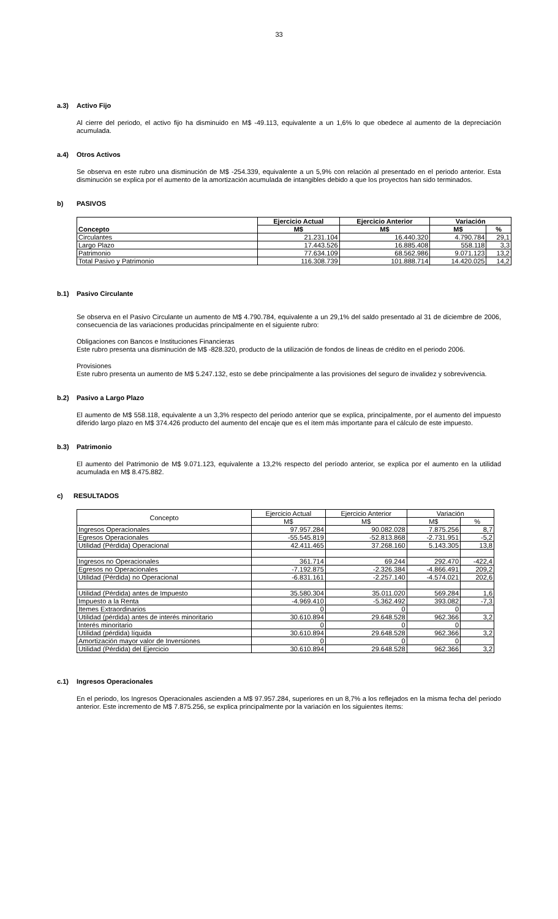33
a.3) Activo Fijo
Al cierre del periodo, el activo fijo ha disminuido en M$ -49.113, equivalente a un 1,6% lo que obedece al aumento de la depreciación acumulada.
a.4) Otros Activos
Se observa en este rubro una disminución de M$ -254.339, equivalente a un 5,9% con relación al presentado en el periodo anterior. Esta disminución se explica por el aumento de la amortización acumulada de intangibles debido a que los proyectos han sido terminados.
b) PASIVOS
| Concepto | Ejercicio Actual | Ejercicio Anterior | Variación | |
| --- | --- | --- | --- | --- |
| | M$ | M$ | M$ | % |
| Circulantes | 21.231.104 | 16.440.320 | 4.790.784 | 29,1 |
| Largo Plazo | 17.443.526 | 16.885.408 | 558.118 | 3,3 |
| Patrimonio | 77.634.109 | 68.562.986 | 9.071.123 | 13,2 |
| Total Pasivo y Patrimonio | 116.308.739 | 101.888.714 | 14.420.025 | 14,2 |
b.1) Pasivo Circulante
Se observa en el Pasivo Circulante un aumento de M$ 4.790.784, equivalente a un 29,1% del saldo presentado al 31 de diciembre de 2006, consecuencia de las variaciones producidas principalmente en el siguiente rubro:
Obligaciones con Bancos e Instituciones Financieras
Este rubro presenta una disminución de M$ -828.320, producto de la utilización de fondos de líneas de crédito en el periodo 2006.
Provisiones
Este rubro presenta un aumento de M$ 5.247.132, esto se debe principalmente a las provisiones del seguro de invalidez y sobrevivencia.
b.2) Pasivo a Largo Plazo
El aumento de M$ 558.118, equivalente a un 3,3% respecto del periodo anterior que se explica, principalmente, por el aumento del impuesto diferido largo plazo en M$ 374.426 producto del aumento del encaje que es el ítem más importante para el cálculo de este impuesto.
b.3) Patrimonio
El aumento del Patrimonio de M$ 9.071.123, equivalente a 13,2% respecto del período anterior, se explica por el aumento en la utilidad acumulada en M$ 8.475.882.
c) RESULTADOS
| Concepto | Ejercicio Actual | Ejercicio Anterior | Variación | |
| --- | --- | --- | --- | --- |
| | M$ | M$ | M$ | % |
| Ingresos Operacionales | 97.957.284 | 90.082.028 | 7.875.256 | 8,7 |
| Egresos Operacionales | -55.545.819 | -52.813.868 | -2.731.951 | -5,2 |
| Utilidad (Pérdida) Operacional | 42.411.465 | 37.268.160 | 5.143.305 | 13,8 |
| Ingresos no Operacionales | 361.714 | 69.244 | 292.470 | -422,4 |
| Egresos no Operacionales | -7.192.875 | -2.326.384 | -4.866.491 | 209,2 |
| Utilidad (Pérdida) no Operacional | -6.831.161 | -2.257.140 | -4.574.021 | 202,6 |
| Utilidad (Pérdida) antes de Impuesto | 35.580.304 | 35.011.020 | 569.284 | 1,6 |
| Impuesto a la Renta | -4.969.410 | -5.362.492 | 393.082 | -7,3 |
| Itemes Extraordinarios | 0 | 0 | 0 | |
| Utilidad (pérdida) antes de interés minoritario | 30.610.894 | 29.648.528 | 962.366 | 3,2 |
| Interés minoritario | 0 | 0 | 0 | |
| Utilidad (pérdida) líquida | 30.610.894 | 29.648.528 | 962.366 | 3,2 |
| Amortización mayor valor de Inversiones | 0 | 0 | 0 | |
| Utilidad (Pérdida) del Ejercicio | 30.610.894 | 29.648.528 | 962.366 | 3,2 |
c.1) Ingresos Operacionales
En el periodo, los Ingresos Operacionales ascienden a M$ 97.957.284, superiores en un 8,7% a los reflejados en la misma fecha del periodo anterior. Este incremento de M$ 7.875.256, se explica principalmente por la variación en los siguientes ítems: